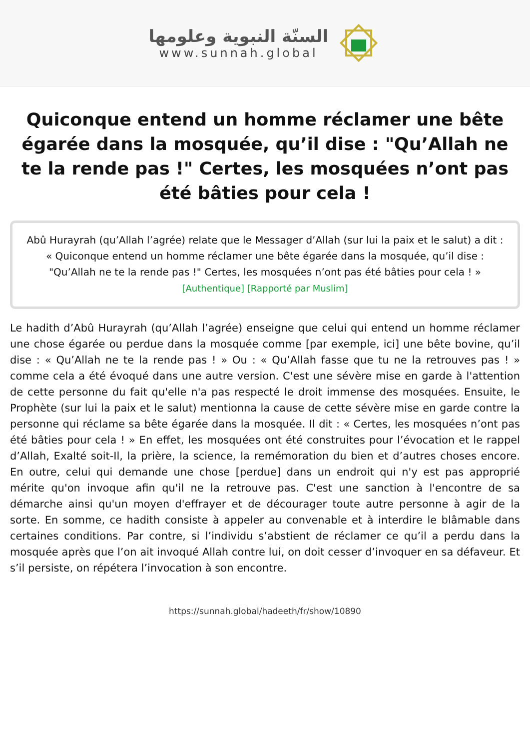السنّة النبوية وعلومها
www.sunnah.global
Quiconque entend un homme réclamer une bête égarée dans la mosquée, qu’il dise : "Qu’Allah ne te la rende pas !" Certes, les mosquées n’ont pas été bâties pour cela !
Abû Hurayrah (qu’Allah l’agrée) relate que le Messager d’Allah (sur lui la paix et le salut) a dit : « Quiconque entend un homme réclamer une bête égarée dans la mosquée, qu’il dise : "Qu’Allah ne te la rende pas !" Certes, les mosquées n’ont pas été bâties pour cela ! »
[Authentique] [Rapporté par Muslim]
Le hadith d’Abû Hurayrah (qu’Allah l’agrée) enseigne que celui qui entend un homme réclamer une chose égarée ou perdue dans la mosquée comme [par exemple, ici] une bête bovine, qu’il dise : « Qu’Allah ne te la rende pas ! » Ou : « Qu’Allah fasse que tu ne la retrouves pas ! » comme cela a été évoqué dans une autre version. C'est une sévère mise en garde à l'attention de cette personne du fait qu'elle n'a pas respecté le droit immense des mosquées. Ensuite, le Prophète (sur lui la paix et le salut) mentionna la cause de cette sévère mise en garde contre la personne qui réclame sa bête égarée dans la mosquée. Il dit : « Certes, les mosquées n’ont pas été bâties pour cela ! » En effet, les mosquées ont été construites pour l’évocation et le rappel d’Allah, Exalté soit-Il, la prière, la science, la remémoration du bien et d’autres choses encore. En outre, celui qui demande une chose [perdue] dans un endroit qui n'y est pas approprié mérite qu'on invoque afin qu'il ne la retrouve pas. C'est une sanction à l'encontre de sa démarche ainsi qu'un moyen d'effrayer et de décourager toute autre personne à agir de la sorte. En somme, ce hadith consiste à appeler au convenable et à interdire le blâmable dans certaines conditions. Par contre, si l’individu s’abstient de réclamer ce qu’il a perdu dans la mosquée après que l’on ait invoqué Allah contre lui, on doit cesser d’invoquer en sa défaveur. Et s’il persiste, on répétera l’invocation à son encontre.
https://sunnah.global/hadeeth/fr/show/10890